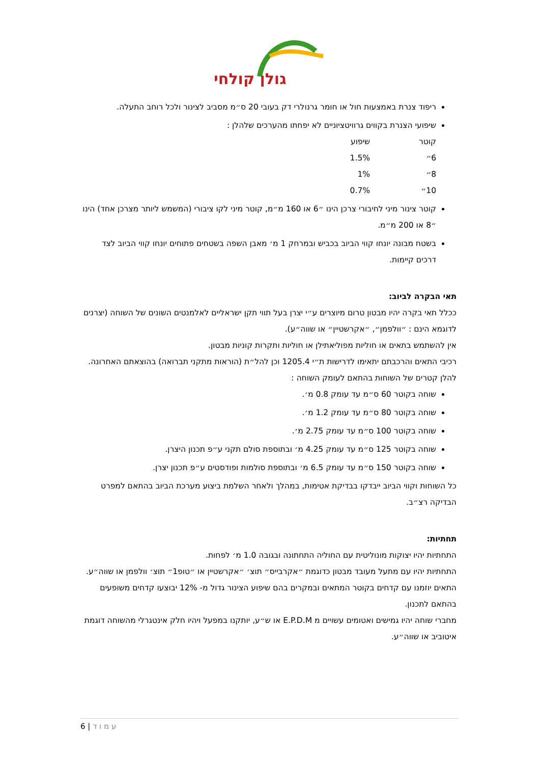גולן קולחי
ריפוד צנרת באמצעות חול או חומר גרנולרי דק בעובי 20 ס״מ מסביב לצינור ולכל רוחב התעלה.
שיפועי הצנרת בקווים גרוויטציוניים לא יפחתו מהערכים שלהלן :
| קוטר | שיפוע |
| 6״ | 1.5% |
| 8״ | 1% |
| 10״ | 0.7% |
קוטר צינור מיני לחיבורי צרכן הינו ״6 או 160 מ״מ, קוטר מיני לקו ציבורי (המשמש ליותר מצרכן אחד) הינו ״8 או 200 מ״מ.
בשטח מבונה יונחו קווי הביוב בכביש ובמרחק 1 מ׳ מאבן השפה בשטחים פתוחים יונחו קווי הביוב לצד דרכים קיימות.
תאי הבקרה לביוב:
ככלל תאי בקרה יהיו מבטון טרום מיוצרים ע״י יצרן בעל תווי תקן ישראליים לאלמנטים השונים של השוחה (יצרנים לדוגמא הינם : ״וולפמן״, ״אקרשטיין״ או שווה״ע).
אין להשתמש בתאים או חוליות מפוליאתילן או חוליות ותקרות קוניות מבטון.
רכיבי התאים והרכבתם יתאימו לדרישות ת״י 1205.4 וכן להל״ת (הוראות מתקני תברואה) בהוצאתם האחרונה.
להלן קטרים של השוחות בהתאם לעומק השוחה :
שוחה בקוטר 60 ס״מ עד עומק 0.8 מ׳.
שוחה בקוטר 80 ס״מ עד עומק 1.2 מ׳.
שוחה בקוטר 100 ס״מ עד עומק 2.75 מ׳.
שוחה בקוטר 125 ס״מ עד עומק 4.25 מ׳ ובתוספת סולם תקני ע״פ תכנון היצרן.
שוחה בקוטר 150 ס״מ עד עומק 6.5 מ׳ ובתוספת סולמות ופודסטים ע״פ תכנון יצרן.
כל השוחות וקווי הביוב ייבדקו בבדיקת אטימות, במהלך ולאחר השלמת ביצוע מערכת הביוב בהתאם למפרט הבדיקה רצ״ב.
תחתיות:
התחתיות יהיו יצוקות מונוליטית עם החוליה התחתונה ובגובה 1.0 מ׳ לפחות.
התחתיות יהיו עם מתעל מעובד מבטון כדוגמת ״אקרבייס״ תוצ׳ ״אקרשטיין או ״טופ1״ תוצ׳ וולפמן או שווה״ע.
התאים יוזמנו עם קדחים בקוטר המתאים ובמקרים בהם שיפוע הצינור גדול מ- 12% יבוצעו קדחים משופעים בהתאם לתכנון.
מחברי שוחה יהיו גמישים ואטומים עשויים מ E.P.D.M או ש״ע, יותקנו במפעל ויהיו חלק אינטגרלי מהשוחה דוגמת איטוביב או שווה״ע.
ע מ ו ד | 6